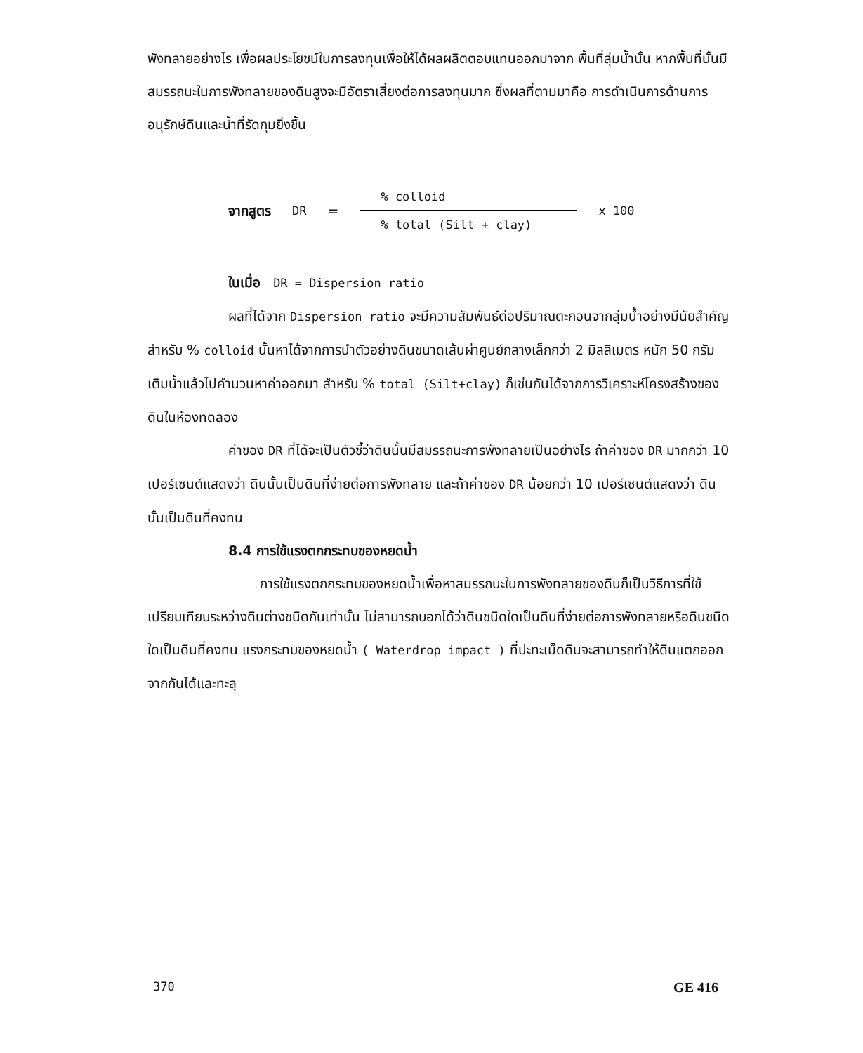พังทลายอย่างไร เพื่อผลประโยชน์ในการลงทุนเพื่อให้ได้ผลผลิตตอบแทนออกมาจาก พื้นที่ลุ่มน้ำนั้น หากพื้นที่นั้นมีสมรรถนะในการพังทลายของดินสูงจะมีอัตราเสี่ยงต่อการลงทุนมาก ซึ่งผลที่ตามมาคือ การดำเนินการด้านการอนุรักษ์ดินและน้ำที่รัดกุมยิ่งขึ้น
จากสูตร DR =
% colloid
% total (Silt + clay)
x 100
ในเมื่อ DR = Dispersion ratio
ผลที่ได้จาก Dispersion ratio จะมีความสัมพันธ์ต่อปริมาณตะกอนจากลุ่มน้ำอย่างมีนัยสำคัญ สำหรับ % colloid นั้นหาได้จากการนำตัวอย่างดินขนาดเส้นผ่าศูนย์กลางเล็กกว่า 2 มิลลิเมตร หนัก 50 กรัม เติมน้ำแล้วไปคำนวนหาค่าออกมา สำหรับ % total (Silt+clay) ก็เช่นกันได้จากการวิเคราะห์โครงสร้างของดินในห้องทดลอง
ค่าของ DR ที่ได้จะเป็นตัวชี้ว่าดินนั้นมีสมรรถนะการพังทลายเป็นอย่างไร ถ้าค่าของ DR มากกว่า 10 เปอร์เซนต์แสดงว่า ดินนั้นเป็นดินที่ง่ายต่อการพังทลาย และถ้าค่าของ DR น้อยกว่า 10 เปอร์เซนต์แสดงว่า ดินนั้นเป็นดินที่คงทน
8.4 การใช้แรงตกกระทบของหยดน้ำ
การใช้แรงตกกระทบของหยดน้ำเพื่อหาสมรรถนะในการพังทลายของดินก็เป็นวิธีการที่ใช้เปรียบเทียบระหว่างดินต่างชนิดกันเท่านั้น ไม่สามารถบอกได้ว่าดินชนิดใดเป็นดินที่ง่ายต่อการพังทลายหรือดินชนิดใดเป็นดินที่คงทน แรงกระทบของหยดน้ำ ( Waterdrop impact ) ที่ปะทะเม็ดดินจะสามารถทำให้ดินแตกออกจากกันได้และทะลุ
370 GE 416